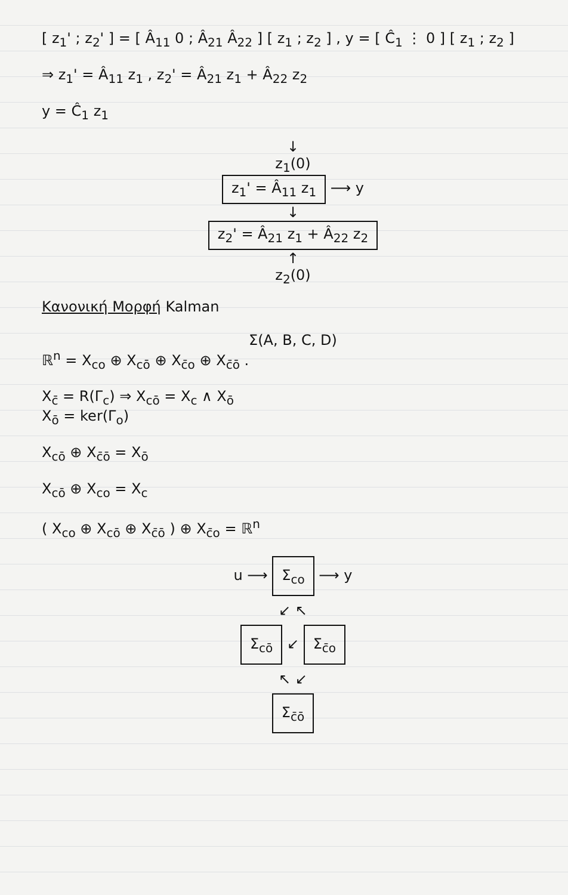[ z<sub>1</sub>' ; z<sub>2</sub>' ] = [ Â<sub>11</sub> 0 ; Â<sub>21</sub> Â<sub>22</sub> ] [ z<sub>1</sub> ; z<sub>2</sub> ] , y = [ Ĉ<sub>1</sub> ⋮ 0 ] [ z<sub>1</sub> ; z<sub>2</sub> ]
⇒ z<sub>1</sub>' = Â<sub>11</sub> z<sub>1</sub> , z<sub>2</sub>' = Â<sub>21</sub> z<sub>1</sub> + Â<sub>22</sub> z<sub>2</sub>
y = Ĉ<sub>1</sub> z<sub>1</sub>
↓
z<sub>1</sub>(0)
z<sub>1</sub>' = Â<sub>11</sub> z<sub>1</sub> ⟶ y
↓
z<sub>2</sub>' = Â<sub>21</sub> z<sub>1</sub> + Â<sub>22</sub> z<sub>2</sub>
↑
z<sub>2</sub>(0)
Κανονική Μορφή Kalman
Σ(A, B, C, D)
ℝ<sup>n</sup> = X<sub>co</sub> ⊕ X<sub>cō</sub> ⊕ X<sub>c̄o</sub> ⊕ X<sub>c̄ō</sub> .
X<sub>c̄</sub> = R(Γ<sub>c</sub>) ⇒ X<sub>cō</sub> = X<sub>c</sub> ∧ X<sub>ō</sub>
X<sub>ō</sub> = ker(Γ<sub>o</sub>)
X<sub>cō</sub> ⊕ X<sub>c̄ō</sub> = X<sub>ō</sub>
X<sub>cō</sub> ⊕ X<sub>co</sub> = X<sub>c</sub>
( X<sub>co</sub> ⊕ X<sub>cō</sub> ⊕ X<sub>c̄ō</sub> ) ⊕ X<sub>c̄o</sub> = ℝ<sup>n</sup>
u ⟶ Σ<sub>co</sub> ⟶ y
↙ ↖
Σ<sub>cō</sub> ↙ Σ<sub>c̄o</sub>
↖ ↙
Σ<sub>c̄ō</sub>